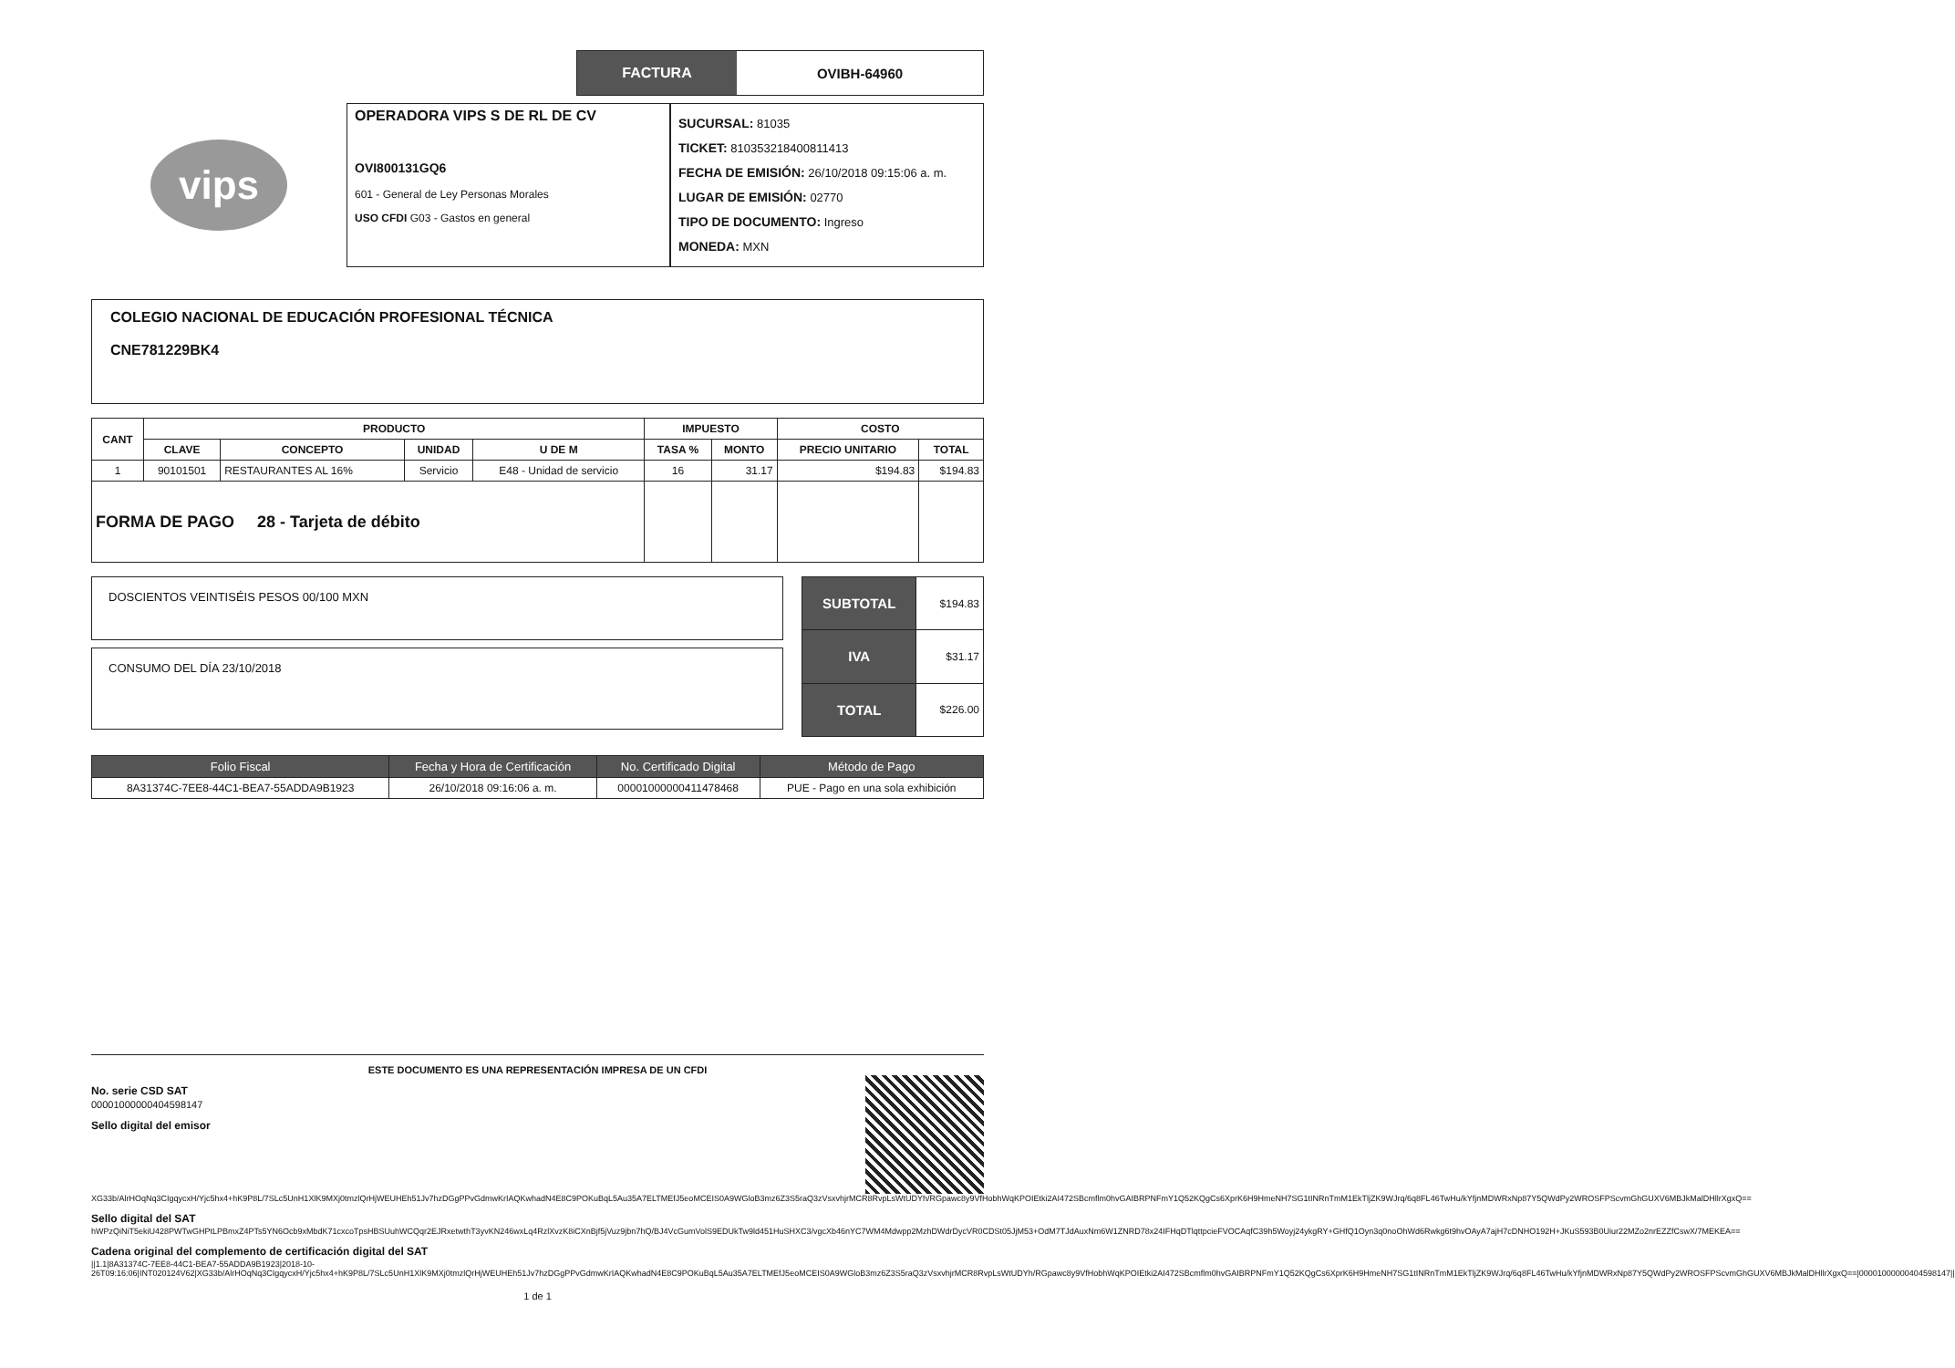FACTURA OVIBH-64960
vips
OPERADORA VIPS S DE RL DE CV
OVI800131GQ6
601 - General de Ley Personas Morales
USO CFDI G03 - Gastos en general
SUCURSAL: 81035
TICKET: 810353218400811413
FECHA DE EMISIÓN: 26/10/2018 09:15:06 a. m.
LUGAR DE EMISIÓN: 02770
TIPO DE DOCUMENTO: Ingreso
MONEDA: MXN
COLEGIO NACIONAL DE EDUCACIÓN PROFESIONAL TÉCNICA
CNE781229BK4
| CANT | PRODUCTO | | | | IMPUESTO | | COSTO | |
| --- | --- | --- | --- | --- | --- | --- | --- | --- |
| | CLAVE | CONCEPTO | UNIDAD | U DE M | TASA % | MONTO | PRECIO UNITARIO | TOTAL |
| 1 | 90101501 | RESTAURANTES AL 16% | Servicio | E48 - Unidad de servicio | 16 | 31.17 | $194.83 | $194.83 |
| FORMA DE PAGO 28 - Tarjeta de débito | | | | | | | | |
DOSCIENTOS VEINTISÉIS PESOS 00/100 MXN
CONSUMO DEL DÍA 23/10/2018
| SUBTOTAL | $194.83 |
| IVA | $31.17 |
| TOTAL | $226.00 |
| Folio Fiscal | Fecha y Hora de Certificación | No. Certificado Digital | Método de Pago |
| --- | --- | --- | --- |
| 8A31374C-7EE8-44C1-BEA7-55ADDA9B1923 | 26/10/2018 09:16:06 a. m. | 00001000000411478468 | PUE - Pago en una sola exhibición |
ESTE DOCUMENTO ES UNA REPRESENTACIÓN IMPRESA DE UN CFDI
No. serie CSD SAT
00001000000404598147
Sello digital del emisor
XG33b/AlrHOqNq3CIgqycxH/Yjc5hx4+hK9P8L/7SLc5UnH1XlK9MXj0tmzlQrHjWEUHEh51Jv7hzDGgPPvGdmwKrIAQKwhadN4E8C9POKuBqL5Au35A7ELTMEfJ5eoMCEIS0A9WGloB3mz6Z3S5raQ3zVsxvhjrMCR8RvpLsWtUDYh/RGpawc8y9VfHobhWqKPOIEtki2AI472SBcmflm0hvGAIBRPNFmY1Q52KQgCs6XprK6H9HmeNH7SG1tINRnTmM1EkTljZK9WJrq/6q8FL46TwHu/kYfjnMDWRxNp87Y5QWdPy2WROSFPScvmGhGUXV6MBJkMalDHllrXgxQ==
Sello digital del SAT
hWPzQiNiT5ekiU428PWTwGHPtLPBmxZ4PTs5YN6Ocb9xMbdK71cxcoTpsHBSUuhWCQqr2EJRxetwthT3yvKN246wxLq4RzlXvzK8iCXnBjf5jVuz9jbn7hQ/BJ4VcGumVolS9EDUkTw9ld451HuSHXC3/vgcXb46nYC7WM4Mdwpp2MzhDWdrDycVR0CDSt05JjM53+OdM7TJdAuxNm6W1ZNRD78x24IFHqDTlqttpcieFVOCAqfC39h5Woyj24ykgRY+GHfQ1Oyn3q0noOhWd6Rwkg6t9hvOAyA7ajH7cDNHO192H+JKuS593B0Uiur22MZo2nrEZZfCswX/7MEKEA==
Cadena original del complemento de certificación digital del SAT
||1.1|8A31374C-7EE8-44C1-BEA7-55ADDA9B1923|2018-10-26T09:16:06|INT020124V62|XG33b/AlrHOqNq3CIgqycxH/Yjc5hx4+hK9P8L/7SLc5UnH1XlK9MXj0tmzlQrHjWEUHEh51Jv7hzDGgPPvGdmwKrIAQKwhadN4E8C9POKuBqL5Au35A7ELTMEfJ5eoMCEIS0A9WGloB3mz6Z3S5raQ3zVsxvhjrMCR8RvpLsWtUDYh/RGpawc8y9VfHobhWqKPOIEtki2AI472SBcmflm0hvGAIBRPNFmY1Q52KQgCs6XprK6H9HmeNH7SG1tINRnTmM1EkTljZK9WJrq/6q8FL46TwHu/kYfjnMDWRxNp87Y5QWdPy2WROSFPScvmGhGUXV6MBJkMalDHllrXgxQ==|00001000000404598147||
1 de 1